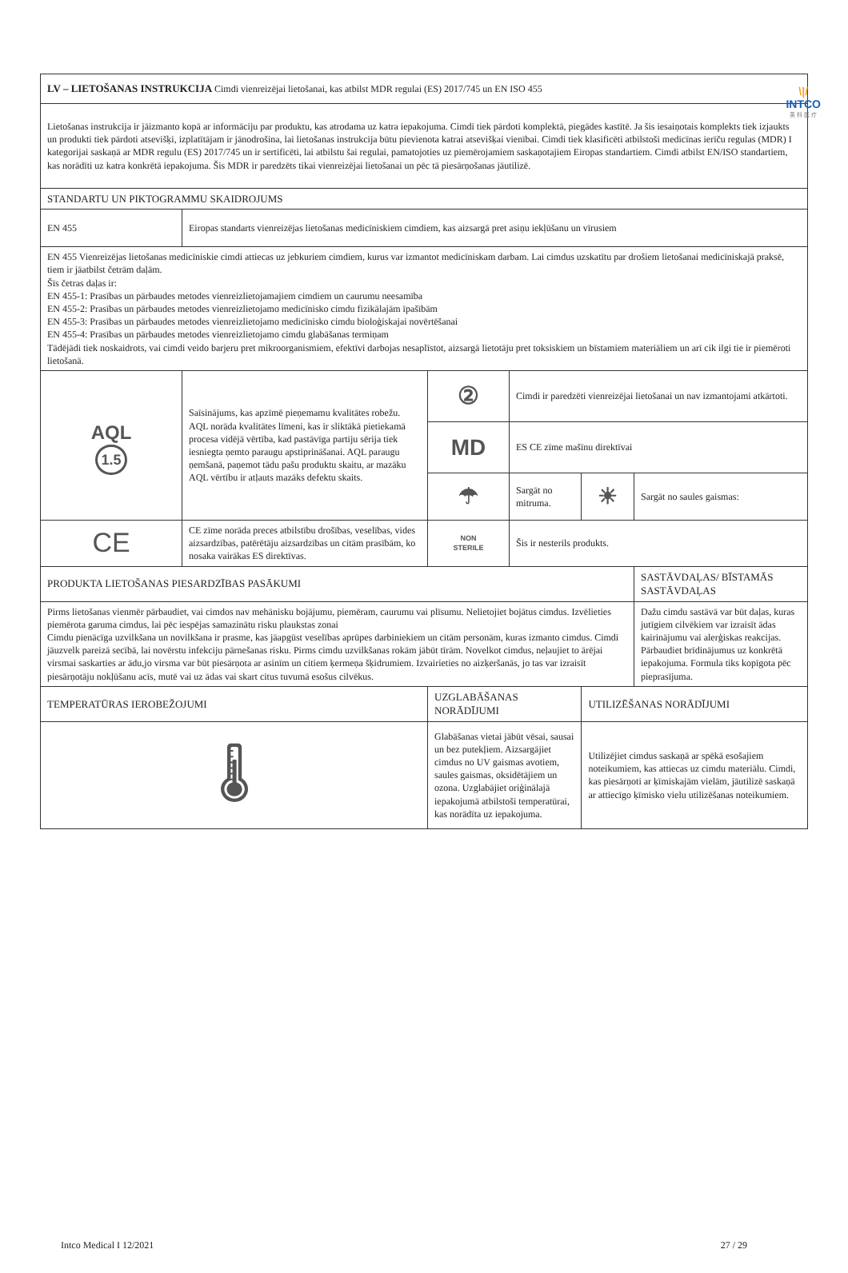\|/
INTCO
英 科 医 疗
| LV – LIETOŠANAS INSTRUKCIJA Cimdi vienreizējai lietošanai, kas atbilst MDR regulai (ES) 2017/745 un EN ISO 455 | | | | | |
| Lietošanas instrukcija ir jāizmanto kopā ar informāciju par produktu, kas atrodama uz katra iepakojuma. Cimdi tiek pārdoti komplektā, piegādes kastītē. Ja šis iesaiņotais komplekts tiek izjaukts un produkti tiek pārdoti atsevišķi, izplatītājam ir jānodrošina, lai lietošanas instrukcija būtu pievienota katrai atsevišķai vienībai. Cimdi tiek klasificēti atbilstoši medicīnas ierīču regulas (MDR) I kategorijai saskaņā ar MDR regulu (ES) 2017/745 un ir sertificēti, lai atbilstu šai regulai, pamatojoties uz piemērojamiem saskaņotajiem Eiropas standartiem. Cimdi atbilst EN/ISO standartiem, kas norādīti uz katra konkrētā iepakojuma. Šis MDR ir paredzēts tikai vienreizējai lietošanai un pēc tā piesārņošanas jāutilizē. | | | | | |
| STANDARTU UN PIKTOGRAMMU SKAIDROJUMS | | | | | |
| EN 455 | Eiropas standarts vienreizējas lietošanas medicīniskiem cimdiem, kas aizsargā pret asiņu iekļūšanu un vīrusiem | | | | |
| EN 455 Vienreizējas lietošanas medicīniskie cimdi attiecas uz jebkuriem cimdiem, kurus var izmantot medicīniskam darbam. Lai cimdus uzskatītu par drošiem lietošanai medicīniskajā praksē, tiem ir jāatbilst četrām daļām. Šīs četras daļas ir: EN 455-1: Prasības un pārbaudes metodes vienreizlietojamajiem cimdiem un caurumu neesamība EN 455-2: Prasības un pārbaudes metodes vienreizlietojamo medicīnisko cimdu fizikālajām īpašībām EN 455-3: Prasības un pārbaudes metodes vienreizlietojamo medicīnisko cimdu bioloģiskajai novērtēšanai EN 455-4: Prasības un pārbaudes metodes vienreizlietojamo cimdu glabāšanas termiņam Tādējādi tiek noskaidrots, vai cimdi veido barjeru pret mikroorganismiem, efektīvi darbojas nesaplīstot, aizsargā lietotāju pret toksiskiem un bīstamiem materiāliem un arī cik ilgi tie ir piemēroti lietošanā. | | | | | |
| AQL 1.5 | Saīsinājums, kas apzīmē pieņemamu kvalitātes robežu. AQL norāda kvalitātes līmeni, kas ir sliktākā pietiekamā procesa vidējā vērtība, kad pastāvīga partiju sērija tiek iesniegta ņemto paraugu apstiprināšanai. AQL paraugu ņemšanā, paņemot tādu pašu produktu skaitu, ar mazāku AQL vērtību ir atļauts mazāks defektu skaits. | ② | Cimdi ir paredzēti vienreizējai lietošanai un nav izmantojami atkārtoti. | | |
| | | MD | ES CE zīme mašīnu direktīvai | | |
| | | ☂ | Sargāt no mitruma. | ☀ | Sargāt no saules gaismas: |
| CE | CE zīme norāda preces atbilstību drošības, veselības, vides aizsardzības, patērētāju aizsardzības un citām prasībām, ko nosaka vairākas ES direktīvas. | NON STERILE | Šis ir nesterils produkts. | | |
| PRODUKTA LIETOŠANAS PIESARDZĪBAS PASĀKUMI | | | | | SASTĀVDAĻAS/ BĪSTAMĀS SASTĀVDAĻAS |
| Pirms lietošanas vienmēr pārbaudiet, vai cimdos nav mehānisku bojājumu, piemēram, caurumu vai plīsumu. Nelietojiet bojātus cimdus. Izvēlieties piemērota garuma cimdus, lai pēc iespējas samazinātu risku plaukstas zonai Cimdu pienācīga uzvilkšana un novilkšana ir prasme, kas jāapgūst veselības aprūpes darbiniekiem un citām personām, kuras izmanto cimdus. Cimdi jāuzvelk pareizā secībā, lai novērstu infekciju pārnešanas risku. Pirms cimdu uzvilkšanas rokām jābūt tīrām. Novelkot cimdus, neļaujiet to ārējai virsmai saskarties ar ādu,jo virsma var būt piesārņota ar asinīm un citiem ķermeņa šķidrumiem. Izvairieties no aizķeršanās, jo tas var izraisīt piesārņotāju nokļūšanu acīs, mutē vai uz ādas vai skart citus tuvumā esošus cilvēkus. | | | | | Dažu cimdu sastāvā var būt daļas, kuras jutīgiem cilvēkiem var izraisīt ādas kairinājumu vai alerģiskas reakcijas. Pārbaudiet brīdinājumus uz konkrētā iepakojuma. Formula tiks kopīgota pēc pieprasījuma. |
| TEMPERATŪRAS IEROBEŽOJUMI | | UZGLABĀŠANAS NORĀDĪJUMI | | UTILIZĒŠANAS NORĀDĪJUMI | |
| 🌡 | | Glabāšanas vietai jābūt vēsai, sausai un bez putekļiem. Aizsargājiet cimdus no UV gaismas avotiem, saules gaismas, oksidētājiem un ozona. Uzglabājiet oriģinālajā iepakojumā atbilstoši temperatūrai, kas norādīta uz iepakojuma. | | Utilizējiet cimdus saskaņā ar spēkā esošajiem noteikumiem, kas attiecas uz cimdu materiālu. Cimdi, kas piesārņoti ar ķīmiskajām vielām, jāutilizē saskaņā ar attiecīgo ķīmisko vielu utilizēšanas noteikumiem. | |
Intco Medical I 12/2021 27 / 29